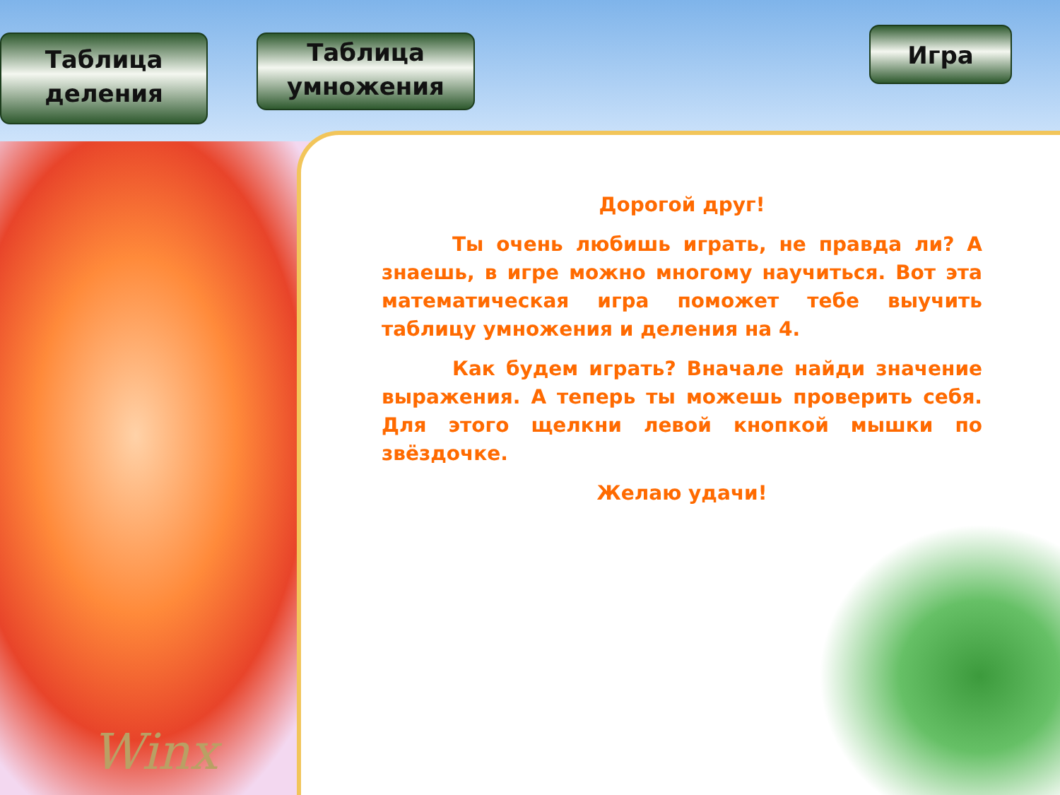Таблица деления
Таблица умножения
Игра
Дорогой друг!
Ты очень любишь играть, не правда ли? А знаешь, в игре можно многому научиться. Вот эта математическая игра поможет тебе выучить таблицу умножения и деления на 4.
Как будем играть? Вначале найди значение выражения. А теперь ты можешь проверить себя. Для этого щелкни левой кнопкой мышки по звёздочке.
Желаю удачи!
Winx